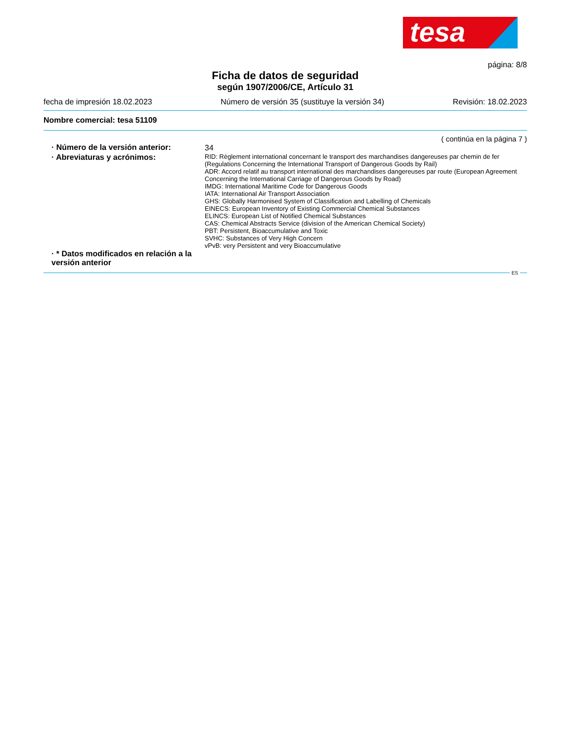tesa
página: 8/8
Ficha de datos de seguridad
según 1907/2006/CE, Artículo 31
fecha de impresión 18.02.2023 Número de versión 35 (sustituye la versión 34) Revisión: 18.02.2023
Nombre comercial: tesa 51109
( continúa en la página 7 )
· Número de la versión anterior:
34
· Abreviaturas y acrónimos:
RID: Règlement international concernant le transport des marchandises dangereuses par chemin de fer (Regulations Concerning the International Transport of Dangerous Goods by Rail)
ADR: Accord relatif au transport international des marchandises dangereuses par route (European Agreement Concerning the International Carriage of Dangerous Goods by Road)
IMDG: International Maritime Code for Dangerous Goods
IATA: International Air Transport Association
GHS: Globally Harmonised System of Classification and Labelling of Chemicals
EINECS: European Inventory of Existing Commercial Chemical Substances
ELINCS: European List of Notified Chemical Substances
CAS: Chemical Abstracts Service (division of the American Chemical Society)
PBT: Persistent, Bioaccumulative and Toxic
SVHC: Substances of Very High Concern
vPvB: very Persistent and very Bioaccumulative
· * Datos modificados en relación a la versión anterior
ES